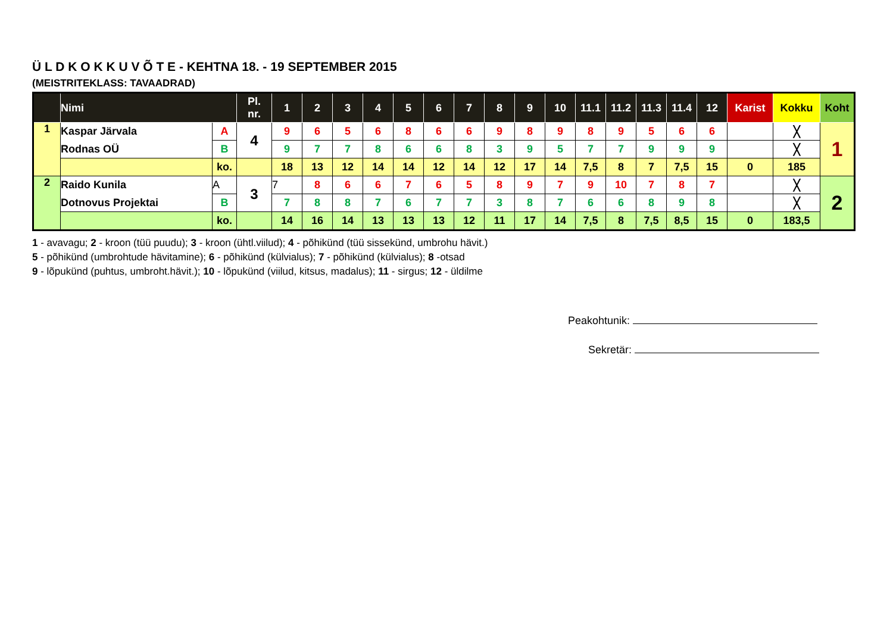Ü L D K O K K U V Õ T E - KEHTNA 18. - 19 SEPTEMBER 2015
(MEISTRITEKLASS: TAVAADRAD)
| | Nimi | | Pl. nr. | 1 | 2 | 3 | 4 | 5 | 6 | 7 | 8 | 9 | 10 | 11.1 | 11.2 | 11.3 | 11.4 | 12 | Karist | Kokku | Koht |
| --- | --- | --- | --- | --- | --- | --- | --- | --- | --- | --- | --- | --- | --- | --- | --- | --- | --- | --- | --- | --- | --- |
| 1 | Kaspar Järvala | A | 4 | 9 | 6 | 5 | 6 | 8 | 6 | 6 | 9 | 8 | 9 | 8 | 9 | 5 | 6 | 6 | | ╳ | 1 |
| | Rodnas OÜ | B | | 9 | 7 | 7 | 8 | 6 | 6 | 8 | 3 | 9 | 5 | 7 | 7 | 9 | 9 | 9 | | ╳ | |
| | | ko. | | 18 | 13 | 12 | 14 | 14 | 12 | 14 | 12 | 17 | 14 | 7,5 | 8 | 7 | 7,5 | 15 | 0 | 185 | |
| 2 | Raido Kunila | A | 3 | 7 | 8 | 6 | 6 | 7 | 6 | 5 | 8 | 9 | 7 | 9 | 10 | 7 | 8 | 7 | | ╳ | 2 |
| | Dotnovus Projektai | B | | 7 | 8 | 8 | 7 | 6 | 7 | 7 | 3 | 8 | 7 | 6 | 6 | 8 | 9 | 8 | | ╳ | |
| | | ko. | | 14 | 16 | 14 | 13 | 13 | 13 | 12 | 11 | 17 | 14 | 7,5 | 8 | 7,5 | 8,5 | 15 | 0 | 183,5 | |
1 - avavagu; 2 - kroon (tüü puudu); 3 - kroon (ühtl.viilud); 4 - põhikünd (tüü sissekünd, umbrohu hävit.)
5 - põhikünd (umbrohtude hävitamine); 6 - põhikünd (külvialus); 7 - põhikünd (külvialus); 8 -otsad
9 - lõpukünd (puhtus, umbroht.hävit.); 10 - lõpukünd (viilud, kitsus, madalus); 11 - sirgus; 12 - üldilme
Peakohtunik:
Sekretär: